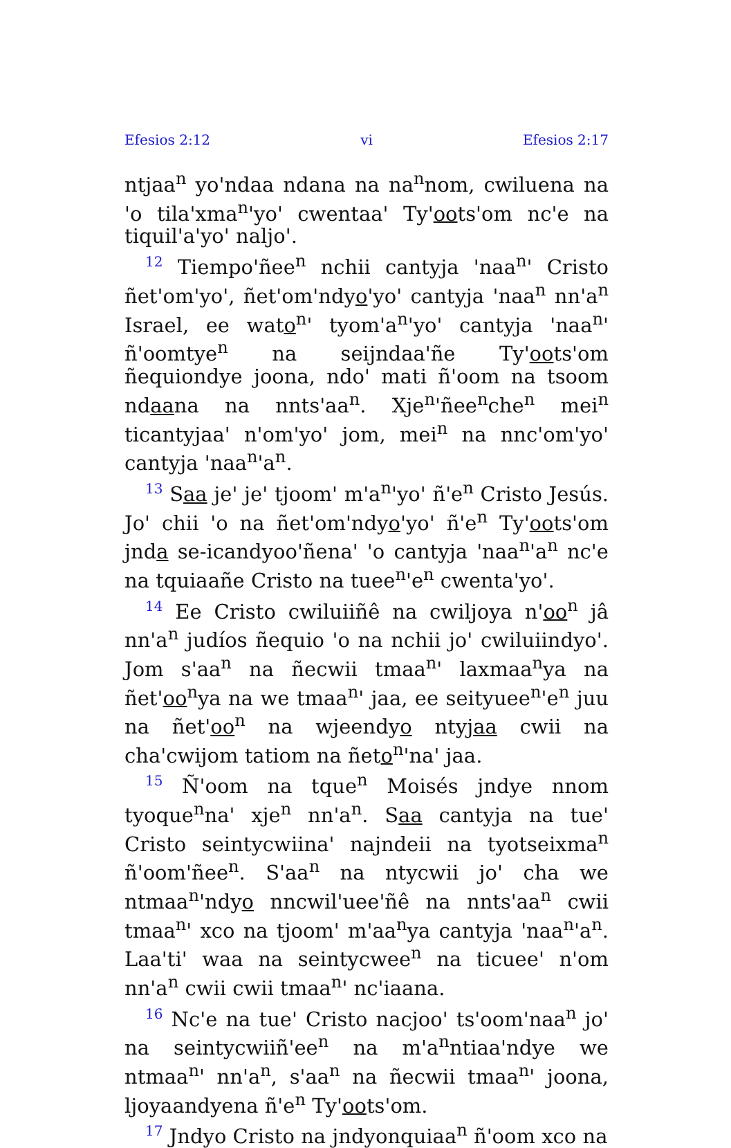Efesios 2:12 vi Efesios 2:17
ntjaa<sup>n</sup> yo'ndaa ndana na na<sup>n</sup>nom, cwiluena na 'o tila'xma<sup>n</sup>'yo' cwentaa' Ty'oots'om nc'e na tiquil'a'yo' naljo'.
<sup>12</sup> Tiempo'ñee<sup>n</sup> nchii cantyja 'naa<sup>n</sup>' Cristo ñet'om'yo', ñet'om'ndyo'yo' cantyja 'naa<sup>n</sup> nn'a<sup>n</sup> Israel, ee wato<sup>n</sup>' tyom'a<sup>n</sup>'yo' cantyja 'naa<sup>n</sup>' ñ'oomtye<sup>n</sup> na seijndaa'ñe Ty'oots'om ñequiondye joona, ndo' mati ñ'oom na tsoom ndaana na nnts'aa<sup>n</sup>. Xje<sup>n</sup>'ñee<sup>n</sup>che<sup>n</sup> mei<sup>n</sup> ticantyjaa' n'om'yo' jom, mei<sup>n</sup> na nnc'om'yo' cantyja 'naa<sup>n</sup>'a<sup>n</sup>.
<sup>13</sup> Saa je' je' tjoom' m'a<sup>n</sup>'yo' ñ'e<sup>n</sup> Cristo Jesús. Jo' chii 'o na ñet'om'ndyo'yo' ñ'e<sup>n</sup> Ty'oots'om jnda se-icandyoo'ñena' 'o cantyja 'naa<sup>n</sup>'a<sup>n</sup> nc'e na tquiaañe Cristo na tuee<sup>n</sup>'e<sup>n</sup> cwenta'yo'.
<sup>14</sup> Ee Cristo cwiluiiñê na cwiljoya n'oo<sup>n</sup> jâ nn'a<sup>n</sup> judíos ñequio 'o na nchii jo' cwiluiindyo'. Jom s'aa<sup>n</sup> na ñecwii tmaa<sup>n</sup>' laxmaa<sup>n</sup>ya na ñet'oo<sup>n</sup>ya na we tmaa<sup>n</sup>' jaa, ee seityuee<sup>n</sup>'e<sup>n</sup> juu na ñet'oo<sup>n</sup> na wjeendyo ntyjaa cwii na cha'cwijom tatiom na ñeto<sup>n</sup>'na' jaa.
<sup>15</sup> Ñ'oom na tque<sup>n</sup> Moisés jndye nnom tyoque<sup>n</sup>na' xje<sup>n</sup> nn'a<sup>n</sup>. Saa cantyja na tue' Cristo seintycwiina' najndeii na tyotseixma<sup>n</sup> ñ'oom'ñee<sup>n</sup>. S'aa<sup>n</sup> na ntycwii jo' cha we ntmaa<sup>n</sup>'ndyo nncwil'uee'ñê na nnts'aa<sup>n</sup> cwii tmaa<sup>n</sup>' xco na tjoom' m'aa<sup>n</sup>ya cantyja 'naa<sup>n</sup>'a<sup>n</sup>. Laa'ti' waa na seintycwee<sup>n</sup> na ticuee' n'om nn'a<sup>n</sup> cwii cwii tmaa<sup>n</sup>' nc'iaana.
<sup>16</sup> Nc'e na tue' Cristo nacjoo' ts'oom'naa<sup>n</sup> jo' na seintycwiiñ'ee<sup>n</sup> na m'a<sup>n</sup>ntiaa'ndye we ntmaa<sup>n</sup>' nn'a<sup>n</sup>, s'aa<sup>n</sup> na ñecwii tmaa<sup>n</sup>' joona, ljoyaandyena ñ'e<sup>n</sup> Ty'oots'om.
<sup>17</sup> Jndyo Cristo na jndyonquiaa<sup>n</sup> ñ'oom xco na